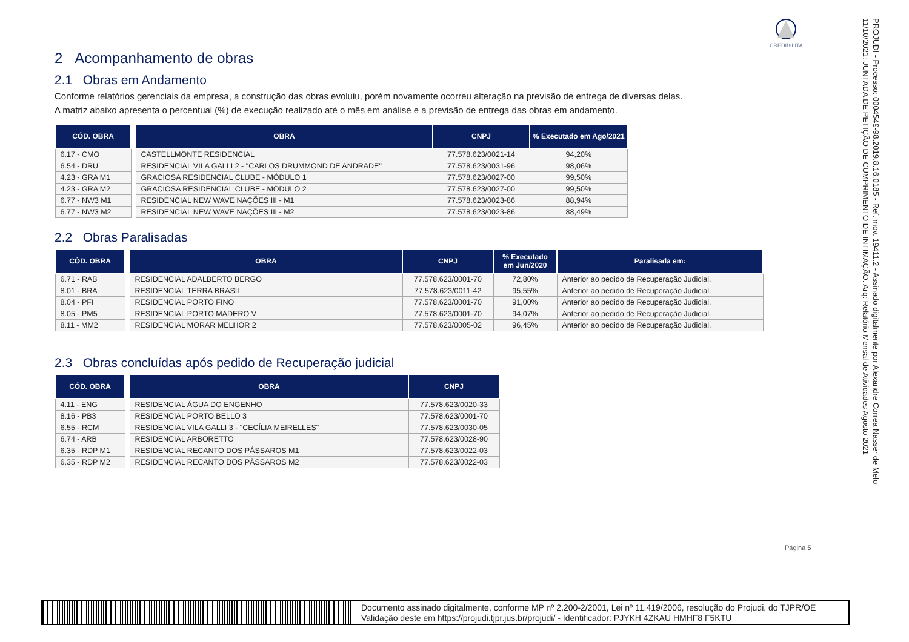CREDIBILITA
2 Acompanhamento de obras
2.1 Obras em Andamento
Conforme relatórios gerenciais da empresa, a construção das obras evoluiu, porém novamente ocorreu alteração na previsão de entrega de diversas delas.
A matriz abaixo apresenta o percentual (%) de execução realizado até o mês em análise e a previsão de entrega das obras em andamento.
| CÓD. OBRA | | OBRA | CNPJ | % Executado em Ago/2021 |
| 6.17 - CMO | | CASTELLMONTE RESIDENCIAL | 77.578.623/0021-14 | 94,20% |
| 6.54 - DRU | | RESIDENCIAL VILA GALLI 2 - "CARLOS DRUMMOND DE ANDRADE" | 77.578.623/0031-96 | 98,06% |
| 4.23 - GRA M1 | | GRACIOSA RESIDENCIAL CLUBE - MÓDULO 1 | 77.578.623/0027-00 | 99,50% |
| 4.23 - GRA M2 | | GRACIOSA RESIDENCIAL CLUBE - MÓDULO 2 | 77.578.623/0027-00 | 99,50% |
| 6.77 - NW3 M1 | | RESIDENCIAL NEW WAVE NAÇÕES III - M1 | 77.578.623/0023-86 | 88,94% |
| 6.77 - NW3 M2 | | RESIDENCIAL NEW WAVE NAÇÕES III - M2 | 77.578.623/0023-86 | 88,49% |
2.2 Obras Paralisadas
| CÓD. OBRA | | OBRA | CNPJ | % Executado em Jun/2020 | Paralisada em: |
| 6.71 - RAB | | RESIDENCIAL ADALBERTO BERGO | 77.578.623/0001-70 | 72,80% | Anterior ao pedido de Recuperação Judicial. |
| 8.01 - BRA | | RESIDENCIAL TERRA BRASIL | 77.578.623/0011-42 | 95,55% | Anterior ao pedido de Recuperação Judicial. |
| 8.04 - PFI | | RESIDENCIAL PORTO FINO | 77.578.623/0001-70 | 91,00% | Anterior ao pedido de Recuperação Judicial. |
| 8.05 - PM5 | | RESIDENCIAL PORTO MADERO V | 77.578.623/0001-70 | 94,07% | Anterior ao pedido de Recuperação Judicial. |
| 8.11 - MM2 | | RESIDENCIAL MORAR MELHOR 2 | 77.578.623/0005-02 | 96,45% | Anterior ao pedido de Recuperação Judicial. |
2.3 Obras concluídas após pedido de Recuperação judicial
| CÓD. OBRA | | OBRA | CNPJ |
| 4.11 - ENG | | RESIDENCIAL ÁGUA DO ENGENHO | 77.578.623/0020-33 |
| 8.16 - PB3 | | RESIDENCIAL PORTO BELLO 3 | 77.578.623/0001-70 |
| 6.55 - RCM | | RESIDENCIAL VILA GALLI 3 - "CECÍLIA MEIRELLES" | 77.578.623/0030-05 |
| 6.74 - ARB | | RESIDENCIAL ARBORETTO | 77.578.623/0028-90 |
| 6.35 - RDP M1 | | RESIDENCIAL RECANTO DOS PÁSSAROS M1 | 77.578.623/0022-03 |
| 6.35 - RDP M2 | | RESIDENCIAL RECANTO DOS PÁSSAROS M2 | 77.578.623/0022-03 |
Página 5
PROJUDI - Processo: 0004549-98.2019.8.16.0185 - Ref. mov. 19411.2 - Assinado digitalmente por Alexandre Correa Nasser de Melo
11/10/2021: JUNTADA DE PETIÇÃO DE CUMPRIMENTO DE INTIMAÇÃO. Arq: Relatório Mensal de Atividades Agosto 2021
Documento assinado digitalmente, conforme MP nº 2.200-2/2001, Lei nº 11.419/2006, resolução do Projudi, do TJPR/OE
Validação deste em https://projudi.tjpr.jus.br/projudi/ - Identificador: PJYKH 4ZKAU HMHF8 F5KTU